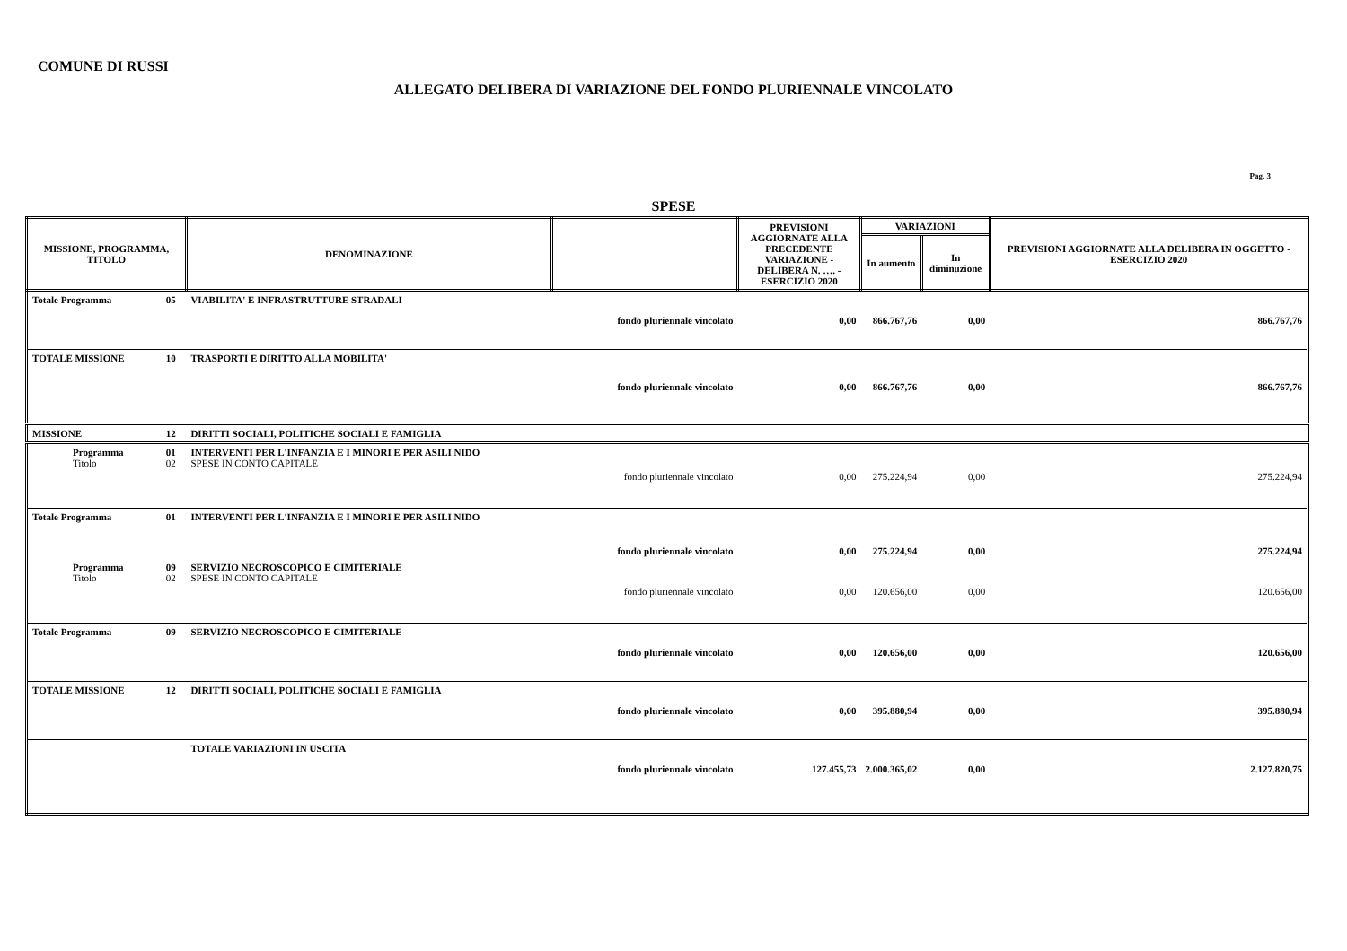COMUNE DI RUSSI
ALLEGATO DELIBERA DI VARIAZIONE DEL FONDO PLURIENNALE VINCOLATO
Pag. 3
SPESE
| MISSIONE, PROGRAMMA, TITOLO | | DENOMINAZIONE | | PREVISIONI AGGIORNATE ALLA PRECEDENTE VARIAZIONE - DELIBERA N. …. - ESERCIZIO 2020 | VARIAZIONI | | PREVISIONI AGGIORNATE ALLA DELIBERA IN OGGETTO - ESERCIZIO 2020 |
| --- | --- | --- | --- | --- | --- | --- | --- |
| | | | | | In aumento | In diminuzione | |
| Totale Programma | 05 | VIABILITA' E INFRASTRUTTURE STRADALI | fondo pluriennale vincolato | 0,00 | 866.767,76 | 0,00 | 866.767,76 |
| TOTALE MISSIONE | 10 | TRASPORTI E DIRITTO ALLA MOBILITA' | fondo pluriennale vincolato | 0,00 | 866.767,76 | 0,00 | 866.767,76 |
| MISSIONE | 12 | DIRITTI SOCIALI, POLITICHE SOCIALI E FAMIGLIA | | | | | |
| Programma Titolo | 01 02 | INTERVENTI PER L'INFANZIA E I MINORI E PER ASILI NIDO SPESE IN CONTO CAPITALE | fondo pluriennale vincolato | 0,00 | 275.224,94 | 0,00 | 275.224,94 |
| Totale Programma | 01 | INTERVENTI PER L'INFANZIA E I MINORI E PER ASILI NIDO | fondo pluriennale vincolato | 0,00 | 275.224,94 | 0,00 | 275.224,94 |
| Programma Titolo | 09 02 | SERVIZIO NECROSCOPICO E CIMITERIALE SPESE IN CONTO CAPITALE | fondo pluriennale vincolato | 0,00 | 120.656,00 | 0,00 | 120.656,00 |
| Totale Programma | 09 | SERVIZIO NECROSCOPICO E CIMITERIALE | fondo pluriennale vincolato | 0,00 | 120.656,00 | 0,00 | 120.656,00 |
| TOTALE MISSIONE | 12 | DIRITTI SOCIALI, POLITICHE SOCIALI E FAMIGLIA | fondo pluriennale vincolato | 0,00 | 395.880,94 | 0,00 | 395.880,94 |
| | | TOTALE VARIAZIONI IN USCITA | fondo pluriennale vincolato | 127.455,73 | 2.000.365,02 | 0,00 | 2.127.820,75 |